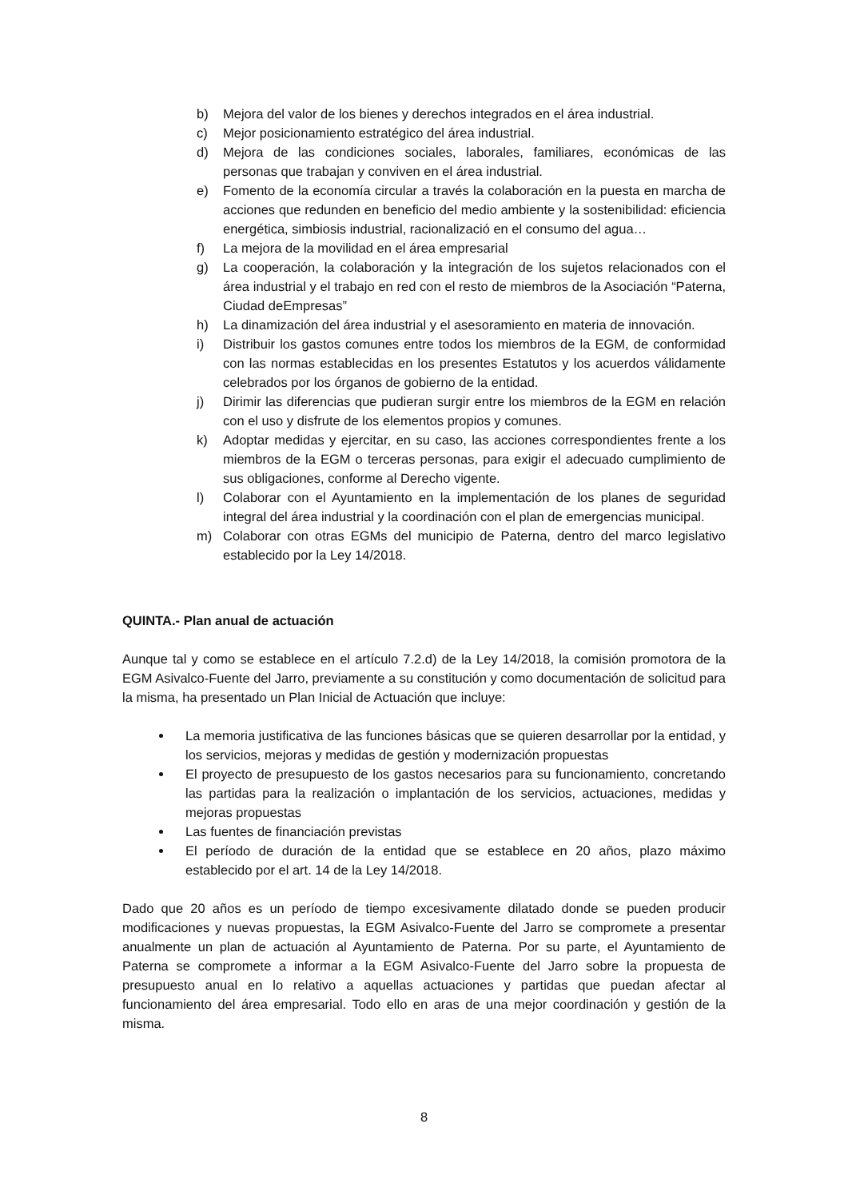b) Mejora del valor de los bienes y derechos integrados en el área industrial.
c) Mejor posicionamiento estratégico del área industrial.
d) Mejora de las condiciones sociales, laborales, familiares, económicas de las personas que trabajan y conviven en el área industrial.
e) Fomento de la economía circular a través la colaboración en la puesta en marcha de acciones que redunden en beneficio del medio ambiente y la sostenibilidad: eficiencia energética, simbiosis industrial, racionalizació en el consumo del agua…
f) La mejora de la movilidad en el área empresarial
g) La cooperación, la colaboración y la integración de los sujetos relacionados con el área industrial y el trabajo en red con el resto de miembros de la Asociación “Paterna, Ciudad deEmpresas”
h) La dinamización del área industrial y el asesoramiento en materia de innovación.
i) Distribuir los gastos comunes entre todos los miembros de la EGM, de conformidad con las normas establecidas en los presentes Estatutos y los acuerdos válidamente celebrados por los órganos de gobierno de la entidad.
j) Dirimir las diferencias que pudieran surgir entre los miembros de la EGM en relación con el uso y disfrute de los elementos propios y comunes.
k) Adoptar medidas y ejercitar, en su caso, las acciones correspondientes frente a los miembros de la EGM o terceras personas, para exigir el adecuado cumplimiento de sus obligaciones, conforme al Derecho vigente.
l) Colaborar con el Ayuntamiento en la implementación de los planes de seguridad integral del área industrial y la coordinación con el plan de emergencias municipal.
m) Colaborar con otras EGMs del municipio de Paterna, dentro del marco legislativo establecido por la Ley 14/2018.
QUINTA.- Plan anual de actuación
Aunque tal y como se establece en el artículo 7.2.d) de la Ley 14/2018, la comisión promotora de la EGM Asivalco-Fuente del Jarro, previamente a su constitución y como documentación de solicitud para la misma, ha presentado un Plan Inicial de Actuación que incluye:
La memoria justificativa de las funciones básicas que se quieren desarrollar por la entidad, y los servicios, mejoras y medidas de gestión y modernización propuestas
El proyecto de presupuesto de los gastos necesarios para su funcionamiento, concretando las partidas para la realización o implantación de los servicios, actuaciones, medidas y mejoras propuestas
Las fuentes de financiación previstas
El período de duración de la entidad que se establece en 20 años, plazo máximo establecido por el art. 14 de la Ley 14/2018.
Dado que 20 años es un período de tiempo excesivamente dilatado donde se pueden producir modificaciones y nuevas propuestas, la EGM Asivalco-Fuente del Jarro se compromete a presentar anualmente un plan de actuación al Ayuntamiento de Paterna. Por su parte, el Ayuntamiento de Paterna se compromete a informar a la EGM Asivalco-Fuente del Jarro sobre la propuesta de presupuesto anual en lo relativo a aquellas actuaciones y partidas que puedan afectar al funcionamiento del área empresarial. Todo ello en aras de una mejor coordinación y gestión de la misma.
8